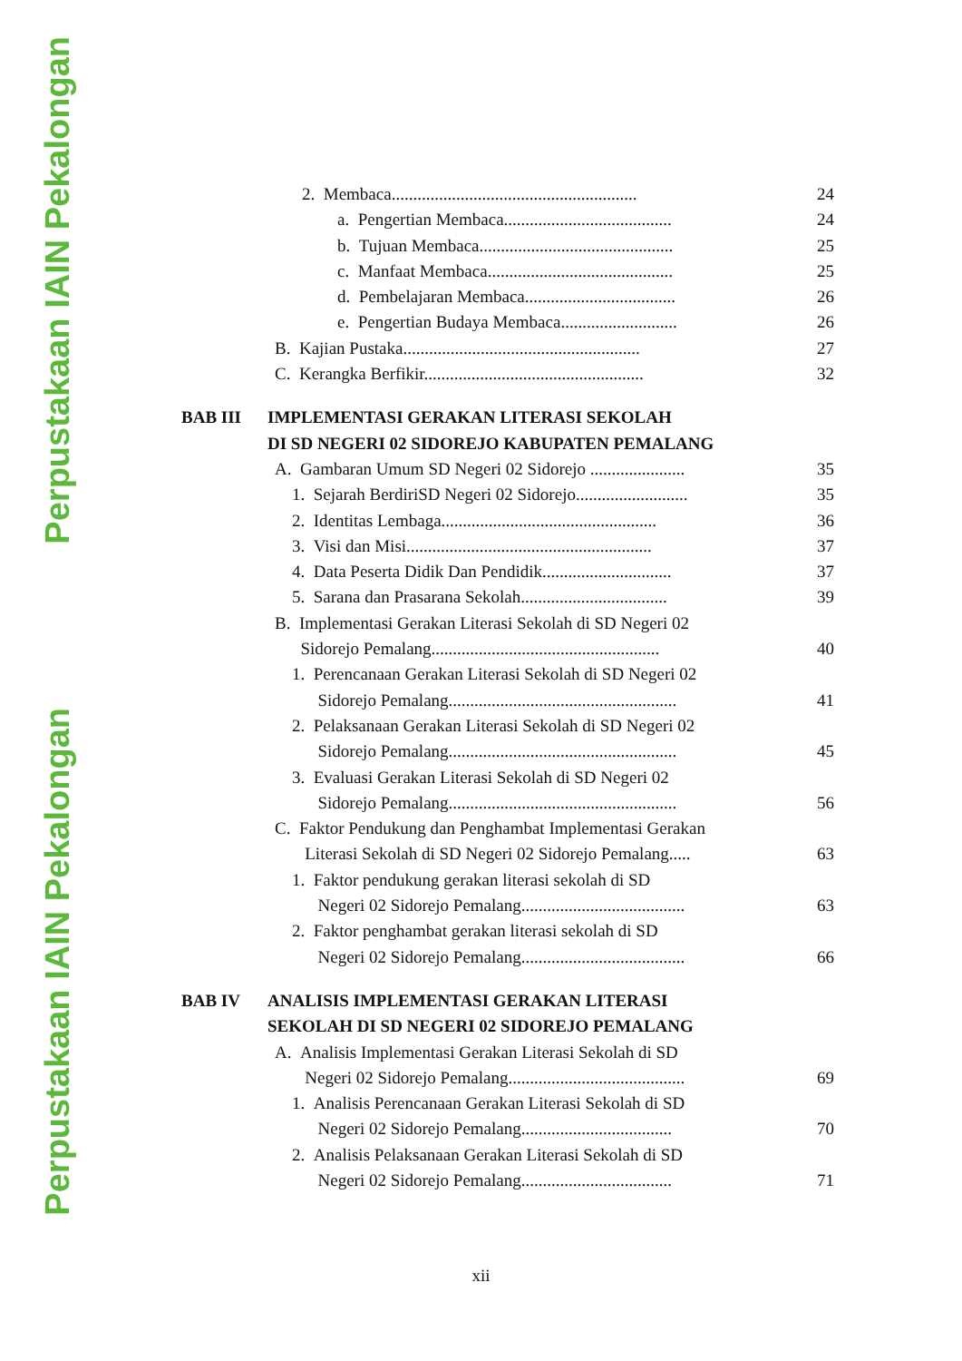Perpustakaan IAIN Pekalongan
Perpustakaan IAIN Pekalongan
2. Membaca......................................................... 24
a. Pengertian Membaca....................................... 24
b. Tujuan Membaca............................................. 25
c. Manfaat Membaca........................................... 25
d. Pembelajaran Membaca................................... 26
e. Pengertian Budaya Membaca........................... 26
B. Kajian Pustaka....................................................... 27
C. Kerangka Berfikir................................................... 32
BAB III IMPLEMENTASI GERAKAN LITERASI SEKOLAH
DI SD NEGERI 02 SIDOREJO KABUPATEN PEMALANG
A. Gambaran Umum SD Negeri 02 Sidorejo ...................... 35
1. Sejarah BerdiriSD Negeri 02 Sidorejo.......................... 35
2. Identitas Lembaga.................................................. 36
3. Visi dan Misi......................................................... 37
4. Data Peserta Didik Dan Pendidik.............................. 37
5. Sarana dan Prasarana Sekolah.................................. 39
B. Implementasi Gerakan Literasi Sekolah di SD Negeri 02
Sidorejo Pemalang..................................................... 40
1. Perencanaan Gerakan Literasi Sekolah di SD Negeri 02
Sidorejo Pemalang..................................................... 41
2. Pelaksanaan Gerakan Literasi Sekolah di SD Negeri 02
Sidorejo Pemalang..................................................... 45
3. Evaluasi Gerakan Literasi Sekolah di SD Negeri 02
Sidorejo Pemalang..................................................... 56
C. Faktor Pendukung dan Penghambat Implementasi Gerakan
Literasi Sekolah di SD Negeri 02 Sidorejo Pemalang..... 63
1. Faktor pendukung gerakan literasi sekolah di SD
Negeri 02 Sidorejo Pemalang...................................... 63
2. Faktor penghambat gerakan literasi sekolah di SD
Negeri 02 Sidorejo Pemalang...................................... 66
BAB IV ANALISIS IMPLEMENTASI GERAKAN LITERASI
SEKOLAH DI SD NEGERI 02 SIDOREJO PEMALANG
A. Analisis Implementasi Gerakan Literasi Sekolah di SD
Negeri 02 Sidorejo Pemalang......................................... 69
1. Analisis Perencanaan Gerakan Literasi Sekolah di SD
Negeri 02 Sidorejo Pemalang................................... 70
2. Analisis Pelaksanaan Gerakan Literasi Sekolah di SD
Negeri 02 Sidorejo Pemalang................................... 71
xii